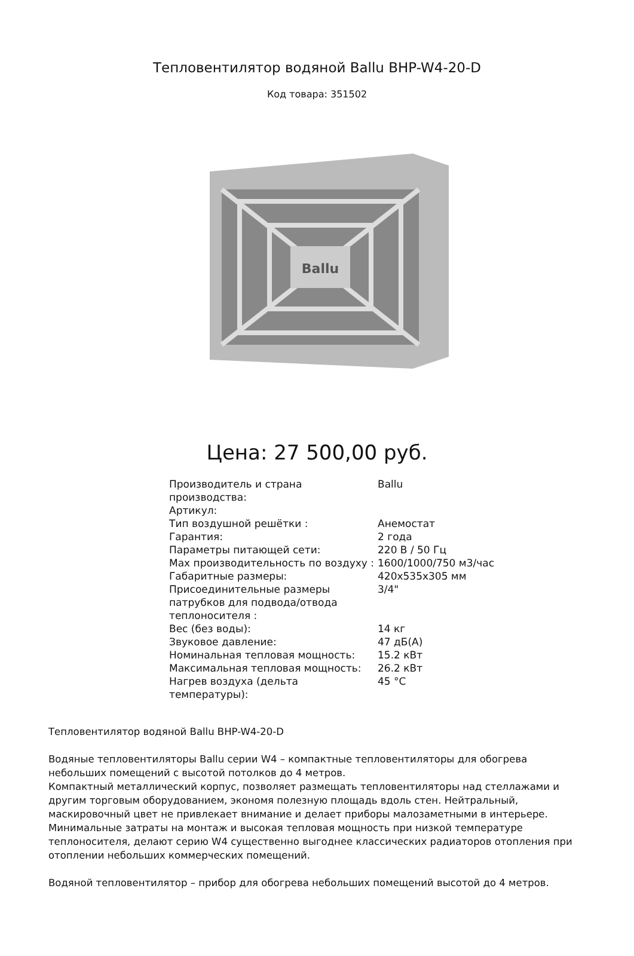Тепловентилятор водяной Ballu BHP-W4-20-D
Код товара: 351502
Ballu
Цена: 27 500,00 руб.
| Производитель и страна производства: | Ballu |
| Артикул: | |
| Тип воздушной решётки : | Анемостат |
| Гарантия: | 2 года |
| Параметры питающей сети: | 220 В / 50 Гц |
| Max производительность по воздуху : | 1600/1000/750 м3/час |
| Габаритные размеры: | 420x535x305 мм |
| Присоединительные размеры патрубков для подвода/отвода теплоносителя : | 3/4" |
| Вес (без воды): | 14 кг |
| Звуковое давление: | 47 дБ(А) |
| Номинальная тепловая мощность: | 15.2 кВт |
| Максимальная тепловая мощность: | 26.2 кВт |
| Нагрев воздуха (дельта температуры): | 45 °C |
Тепловентилятор водяной Ballu BHP-W4-20-D
Водяные тепловентиляторы Ballu серии W4 – компактные тепловентиляторы для обогрева небольших помещений с высотой потолков до 4 метров.
Компактный металлический корпус, позволяет размещать тепловентиляторы над стеллажами и другим торговым оборудованием, экономя полезную площадь вдоль стен. Нейтральный, маскировочный цвет не привлекает внимание и делает приборы малозаметными в интерьере.
Минимальные затраты на монтаж и высокая тепловая мощность при низкой температуре теплоносителя, делают серию W4 существенно выгоднее классических радиаторов отопления при отоплении небольших коммерческих помещений.
Водяной тепловентилятор – прибор для обогрева небольших помещений высотой до 4 метров.